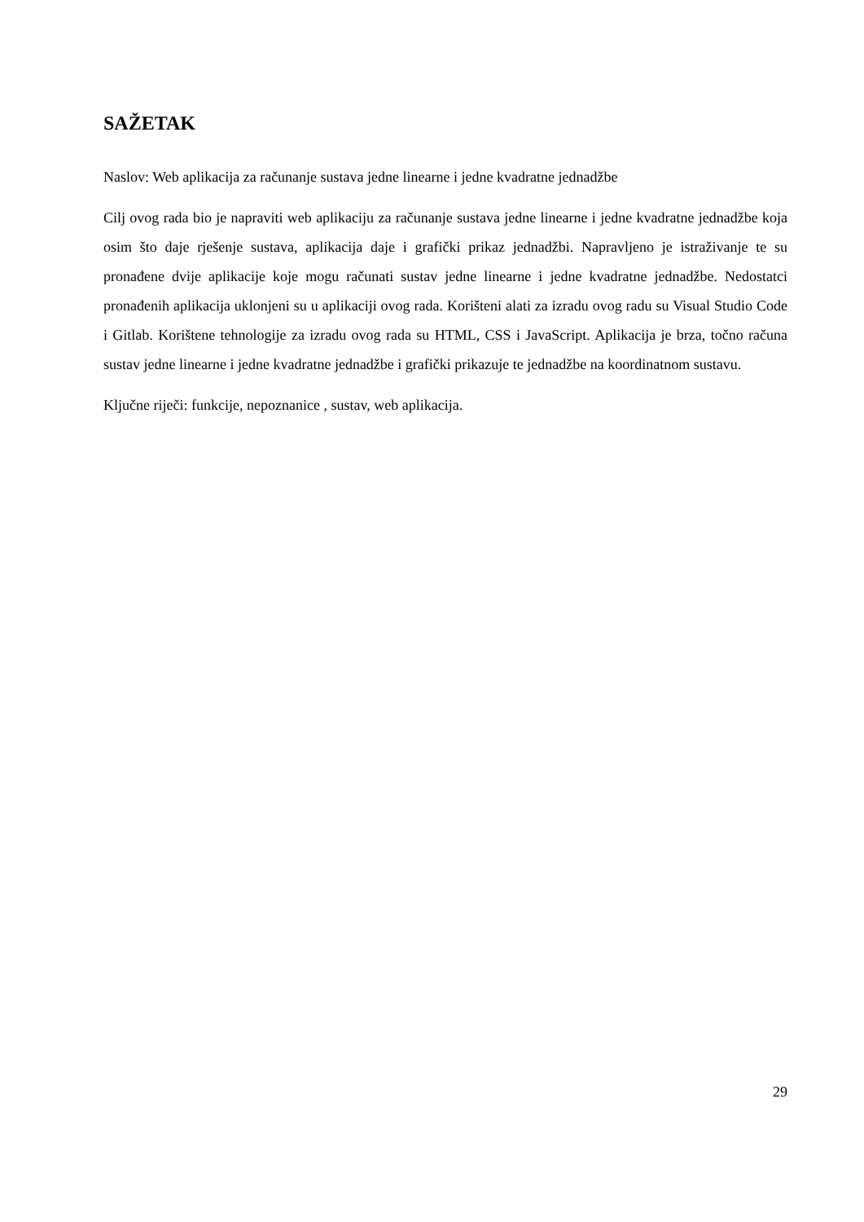SAŽETAK
Naslov: Web aplikacija za računanje sustava jedne linearne i jedne kvadratne jednadžbe
Cilj ovog rada bio je napraviti web aplikaciju za računanje sustava jedne linearne i jedne kvadratne jednadžbe koja osim što daje rješenje sustava, aplikacija daje i grafički prikaz jednadžbi. Napravljeno je istraživanje te su pronađene dvije aplikacije koje mogu računati sustav jedne linearne i jedne kvadratne jednadžbe. Nedostatci pronađenih aplikacija uklonjeni su u aplikaciji ovog rada. Korišteni alati za izradu ovog radu su Visual Studio Code i Gitlab. Korištene tehnologije za izradu ovog rada su HTML, CSS i JavaScript. Aplikacija je brza, točno računa sustav jedne linearne i jedne kvadratne jednadžbe i grafički prikazuje te jednadžbe na koordinatnom sustavu.
Ključne riječi: funkcije, nepoznanice , sustav, web aplikacija.
29